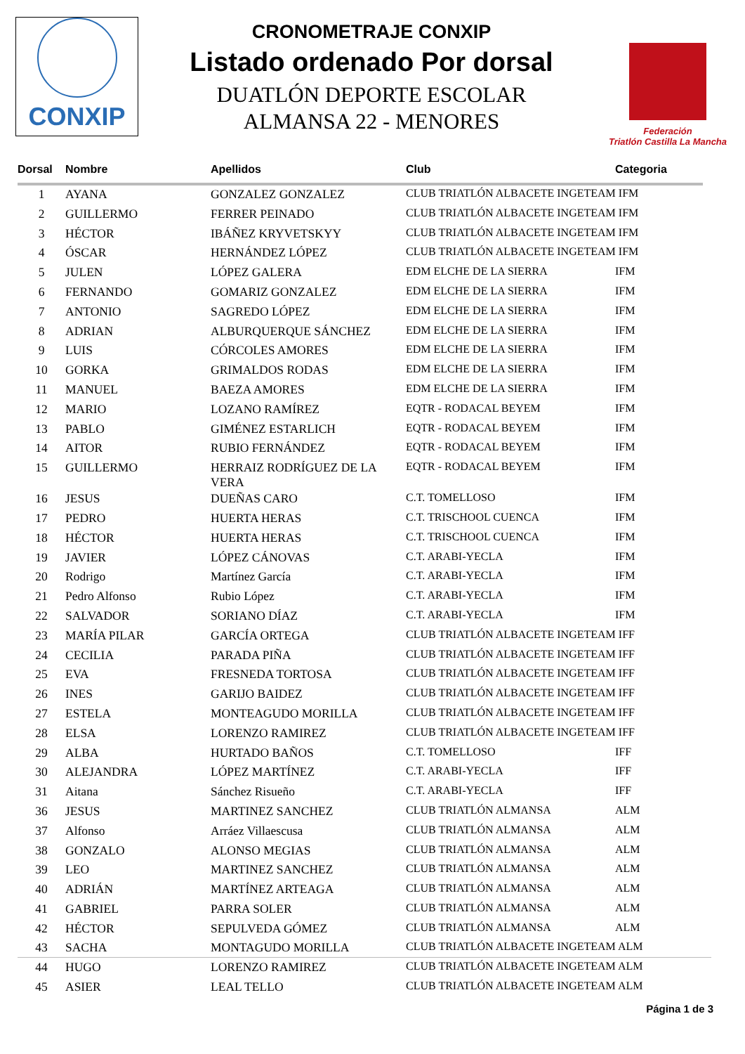CONXIP
CRONOMETRAJE CONXIP
Listado ordenado Por dorsal
DUATLÓN DEPORTE ESCOLAR
ALMANSA 22 - MENORES
Federación
Triatlón Castilla La Mancha
| Dorsal | Nombre | Apellidos | Club | Categoria |
| --- | --- | --- | --- | --- |
| 1 | AYANA | GONZALEZ GONZALEZ | CLUB TRIATLÓN ALBACETE INGETEAM IFM | |
| 2 | GUILLERMO | FERRER PEINADO | CLUB TRIATLÓN ALBACETE INGETEAM IFM | |
| 3 | HÉCTOR | IBÁÑEZ KRYVETSKYY | CLUB TRIATLÓN ALBACETE INGETEAM IFM | |
| 4 | ÓSCAR | HERNÁNDEZ LÓPEZ | CLUB TRIATLÓN ALBACETE INGETEAM IFM | |
| 5 | JULEN | LÓPEZ GALERA | EDM ELCHE DE LA SIERRA | IFM |
| 6 | FERNANDO | GOMARIZ GONZALEZ | EDM ELCHE DE LA SIERRA | IFM |
| 7 | ANTONIO | SAGREDO LÓPEZ | EDM ELCHE DE LA SIERRA | IFM |
| 8 | ADRIAN | ALBURQUERQUE SÁNCHEZ | EDM ELCHE DE LA SIERRA | IFM |
| 9 | LUIS | CÓRCOLES AMORES | EDM ELCHE DE LA SIERRA | IFM |
| 10 | GORKA | GRIMALDOS RODAS | EDM ELCHE DE LA SIERRA | IFM |
| 11 | MANUEL | BAEZA AMORES | EDM ELCHE DE LA SIERRA | IFM |
| 12 | MARIO | LOZANO RAMÍREZ | EQTR - RODACAL BEYEM | IFM |
| 13 | PABLO | GIMÉNEZ ESTARLICH | EQTR - RODACAL BEYEM | IFM |
| 14 | AITOR | RUBIO FERNÁNDEZ | EQTR - RODACAL BEYEM | IFM |
| 15 | GUILLERMO | HERRAIZ RODRÍGUEZ DE LA VERA | EQTR - RODACAL BEYEM | IFM |
| 16 | JESUS | DUEÑAS CARO | C.T. TOMELLOSO | IFM |
| 17 | PEDRO | HUERTA HERAS | C.T. TRISCHOOL CUENCA | IFM |
| 18 | HÉCTOR | HUERTA HERAS | C.T. TRISCHOOL CUENCA | IFM |
| 19 | JAVIER | LÓPEZ CÁNOVAS | C.T. ARABI-YECLA | IFM |
| 20 | Rodrigo | Martínez García | C.T. ARABI-YECLA | IFM |
| 21 | Pedro Alfonso | Rubio López | C.T. ARABI-YECLA | IFM |
| 22 | SALVADOR | SORIANO DÍAZ | C.T. ARABI-YECLA | IFM |
| 23 | MARÍA PILAR | GARCÍA ORTEGA | CLUB TRIATLÓN ALBACETE INGETEAM IFF | |
| 24 | CECILIA | PARADA PIÑA | CLUB TRIATLÓN ALBACETE INGETEAM IFF | |
| 25 | EVA | FRESNEDA TORTOSA | CLUB TRIATLÓN ALBACETE INGETEAM IFF | |
| 26 | INES | GARIJO BAIDEZ | CLUB TRIATLÓN ALBACETE INGETEAM IFF | |
| 27 | ESTELA | MONTEAGUDO MORILLA | CLUB TRIATLÓN ALBACETE INGETEAM IFF | |
| 28 | ELSA | LORENZO RAMIREZ | CLUB TRIATLÓN ALBACETE INGETEAM IFF | |
| 29 | ALBA | HURTADO BAÑOS | C.T. TOMELLOSO | IFF |
| 30 | ALEJANDRA | LÓPEZ MARTÍNEZ | C.T. ARABI-YECLA | IFF |
| 31 | Aitana | Sánchez Risueño | C.T. ARABI-YECLA | IFF |
| 36 | JESUS | MARTINEZ SANCHEZ | CLUB TRIATLÓN ALMANSA | ALM |
| 37 | Alfonso | Arráez Villaescusa | CLUB TRIATLÓN ALMANSA | ALM |
| 38 | GONZALO | ALONSO MEGIAS | CLUB TRIATLÓN ALMANSA | ALM |
| 39 | LEO | MARTINEZ SANCHEZ | CLUB TRIATLÓN ALMANSA | ALM |
| 40 | ADRIÁN | MARTÍNEZ ARTEAGA | CLUB TRIATLÓN ALMANSA | ALM |
| 41 | GABRIEL | PARRA SOLER | CLUB TRIATLÓN ALMANSA | ALM |
| 42 | HÉCTOR | SEPULVEDA GÓMEZ | CLUB TRIATLÓN ALMANSA | ALM |
| 43 | SACHA | MONTAGUDO MORILLA | CLUB TRIATLÓN ALBACETE INGETEAM ALM | |
| 44 | HUGO | LORENZO RAMIREZ | CLUB TRIATLÓN ALBACETE INGETEAM ALM | |
| 45 | ASIER | LEAL TELLO | CLUB TRIATLÓN ALBACETE INGETEAM ALM | |
Página 1 de 3